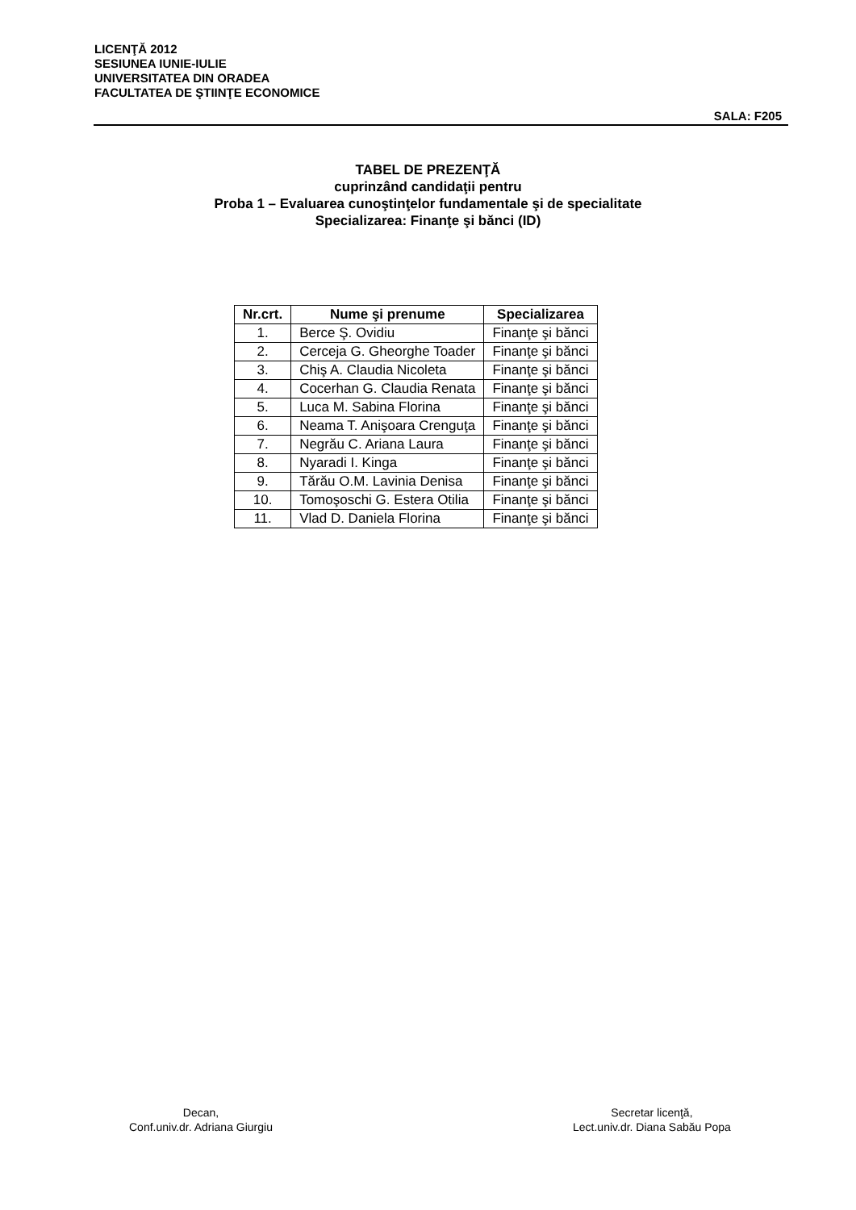LICENŢĂ 2012
SESIUNEA IUNIE-IULIE
UNIVERSITATEA DIN ORADEA
FACULTATEA DE ŞTIINŢE ECONOMICE
SALA: F205
TABEL DE PREZENŢĂ
cuprinzând candidaţii pentru
Proba 1 – Evaluarea cunoştinţelor fundamentale şi de specialitate
Specializarea: Finanţe şi bănci (ID)
| Nr.crt. | Nume şi prenume | Specializarea |
| --- | --- | --- |
| 1. | Berce Ş. Ovidiu | Finanţe şi bănci |
| 2. | Cerceja G. Gheorghe Toader | Finanţe şi bănci |
| 3. | Chiş A. Claudia Nicoleta | Finanţe şi bănci |
| 4. | Cocerhan G. Claudia Renata | Finanţe şi bănci |
| 5. | Luca M. Sabina Florina | Finanţe şi bănci |
| 6. | Neama T. Anişoara Crenguţa | Finanţe şi bănci |
| 7. | Negrău C. Ariana Laura | Finanţe şi bănci |
| 8. | Nyaradi I. Kinga | Finanţe şi bănci |
| 9. | Tărău O.M. Lavinia Denisa | Finanţe şi bănci |
| 10. | Tomoşoschi G. Estera Otilia | Finanţe şi bănci |
| 11. | Vlad D. Daniela Florina | Finanţe şi bănci |
Decan,
Conf.univ.dr. Adriana Giurgiu
Secretar licenţă,
Lect.univ.dr. Diana Sabău Popa